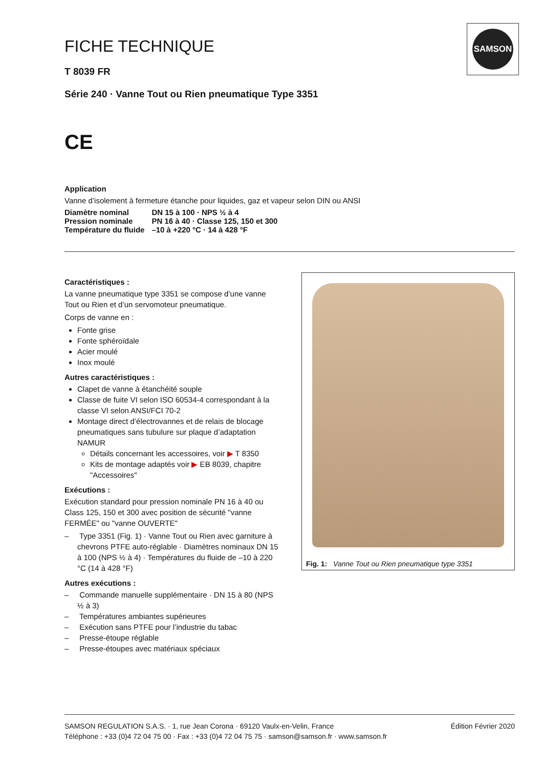SAMSON
FICHE TECHNIQUE
T 8039 FR
Série 240 · Vanne Tout ou Rien pneumatique Type 3351
CE
Application
Vanne d’isolement à fermeture étanche pour liquides, gaz et vapeur selon DIN ou ANSI
| Diamètre nominal | DN 15 à 100 · NPS ½ à 4 |
| Pression nominale | PN 16 à 40 · Classe 125, 150 et 300 |
| Température du fluide | –10 à +220 °C · 14 à 428 °F |
Caractéristiques :
La vanne pneumatique type 3351 se compose d’une vanne Tout ou Rien et d’un servomoteur pneumatique.
Corps de vanne en :
Fonte grise
Fonte sphéroïdale
Acier moulé
Inox moulé
Autres caractéristiques :
Clapet de vanne à étanchéité souple
Classe de fuite VI selon ISO 60534-4 correspondant à la classe VI selon ANSI/FCI 70-2
Montage direct d’électrovannes et de relais de blocage pneumatiques sans tubulure sur plaque d’adaptation NAMUR
Détails concernant les accessoires, voir ▶ T 8350
Kits de montage adaptés voir ▶ EB 8039, chapitre "Accessoires"
Exécutions :
Exécution standard pour pression nominale PN 16 à 40 ou Class 125, 150 et 300 avec position de sécurité "vanne FERMÉE" ou "vanne OUVERTE"
– Type 3351 (Fig. 1) · Vanne Tout ou Rien avec garniture à chevrons PTFE auto-réglable · Diamètres nominaux DN 15 à 100 (NPS ½ à 4) · Températures du fluide de –10 à 220 °C (14 à 428 °F)
Autres exécutions :
– Commande manuelle supplémentaire · DN 15 à 80 (NPS ½ à 3)
– Températures ambiantes supérieures
– Exécution sans PTFE pour l’industrie du tabac
– Presse-étoupe réglable
– Presse-étoupes avec matériaux spéciaux
Fig. 1: Vanne Tout ou Rien pneumatique type 3351
SAMSON REGULATION S.A.S. · 1, rue Jean Corona · 69120 Vaulx-en-Velin, France
Téléphone : +33 (0)4 72 04 75 00 · Fax : +33 (0)4 72 04 75 75 · samson@samson.fr · www.samson.fr
Édition Février 2020